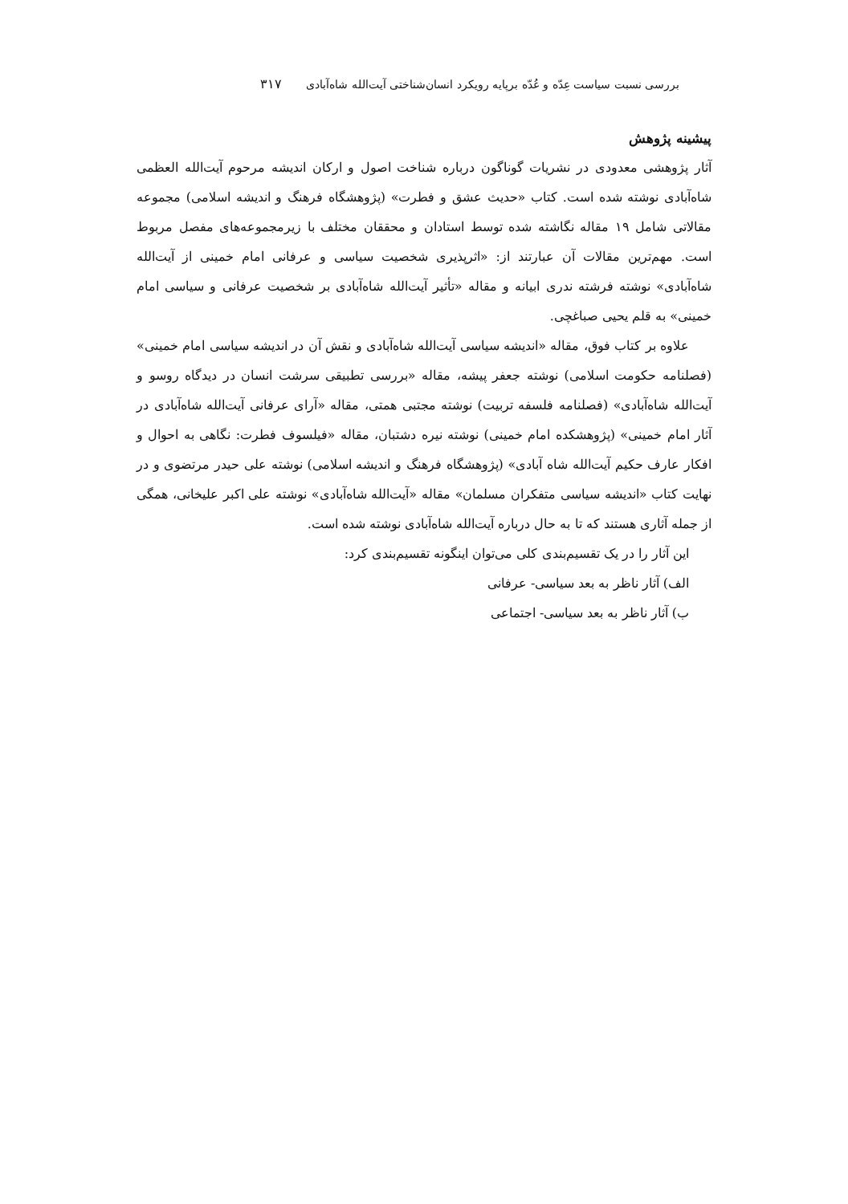بررسی نسبت سیاست عِدّه و عُدّه برپایه رویکرد انسان‌شناختی آیت‌الله شاه‌آبادی۳۱۷
پیشینه پژوهش
آثار پژوهشی معدودی در نشریات گوناگون درباره شناخت اصول و ارکان اندیشه مرحوم آیت‌الله العظمی شاه‌آبادی نوشته شده است. کتاب «حدیث عشق و فطرت» (پژوهشگاه فرهنگ و اندیشه اسلامی) مجموعه مقالاتی شامل ۱۹ مقاله نگاشته شده توسط استادان و محققان مختلف با زیرمجموعه‌های مفصل مربوط است. مهم‌ترین مقالات آن عبارتند از: «اثرپذیری شخصیت سیاسی و عرفانی امام خمینی از آیت‌الله شاه‌آبادی» نوشته فرشته ندری ابیانه و مقاله «تأثیر آیت‌الله شاه‌آبادی بر شخصیت عرفانی و سیاسی امام خمینی» به قلم یحیی صباغچی.
علاوه بر کتاب فوق، مقاله «اندیشه سیاسی آیت‌الله شاه‌آبادی و نقش آن در اندیشه سیاسی امام خمینی» (فصلنامه حکومت اسلامی) نوشته جعفر پیشه، مقاله «بررسی تطبیقی سرشت انسان در دیدگاه روسو و آیت‌الله شاه‌آبادی» (فصلنامه فلسفه تربیت) نوشته مجتبی همتی، مقاله «آرای عرفانی آیت‌الله شاه‌آبادی در آثار امام خمینی» (پژوهشکده امام خمینی) نوشته نیره دشتبان، مقاله «فیلسوف فطرت: نگاهی به احوال و افکار عارف حکیم آیت‌الله شاه آبادی» (پژوهشگاه فرهنگ و اندیشه اسلامی) نوشته علی حیدر مرتضوی و در نهایت کتاب «اندیشه سیاسی متفکران مسلمان» مقاله «آیت‌الله شاه‌آبادی» نوشته علی اکبر علیخانی، همگی از جمله آثاری هستند که تا به حال درباره آیت‌الله شاه‌آبادی نوشته شده است.
این آثار را در یک تقسیم‌بندی کلی می‌توان اینگونه تقسیم‌بندی کرد:
الف) آثار ناظر به بعد سیاسی- عرفانی
ب) آثار ناظر به بعد سیاسی- اجتماعی